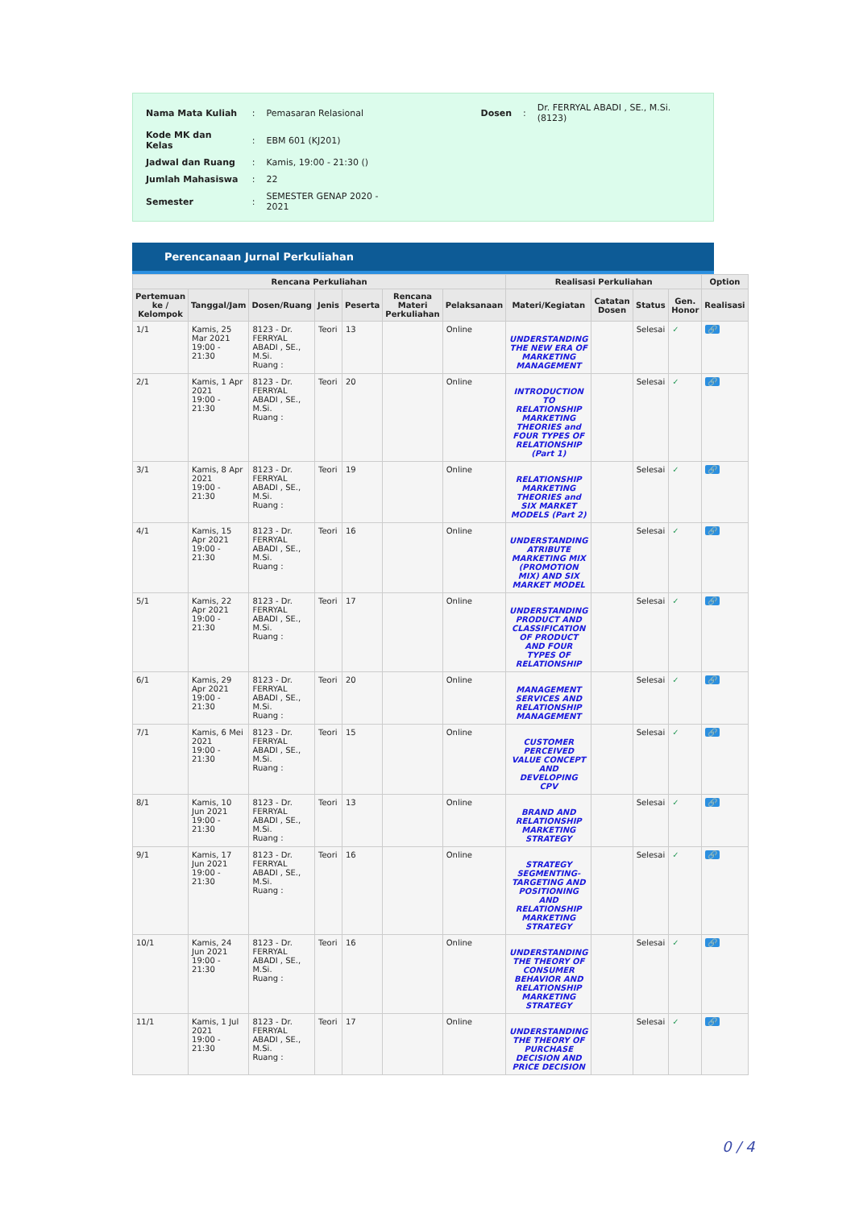| Nama Mata Kuliah | : | Pemasaran Relasional | Dosen | : | Dr. FERRYAL ABADI , SE., M.Si. (8123) |
| Kode MK dan Kelas | : | EBM 601 (KJ201) | | | |
| Jadwal dan Ruang | : | Kamis, 19:00 - 21:30 () | | | |
| Jumlah Mahasiswa | : | 22 | | | |
| Semester | : | SEMESTER GENAP 2020 - 2021 | | | |
Perencanaan Jurnal Perkuliahan
| Rencana Perkuliahan | | | | | | | Realisasi Perkuliahan | | | | Option |
| --- | --- | --- | --- | --- | --- | --- | --- | --- | --- | --- | --- |
| Pertemuan ke / Kelompok | Tanggal/Jam | Dosen/Ruang | Jenis | Peserta | Rencana Materi Perkuliahan | Pelaksanaan | Materi/Kegiatan | Catatan Dosen | Status | Gen. Honor | Realisasi |
| 1/1 | Kamis, 25 Mar 2021 19:00 - 21:30 | 8123 - Dr. FERRYAL ABADI , SE., M.Si. Ruang : | Teori | 13 | | Online | UNDERSTANDING THE NEW ERA OF MARKETING MANAGEMENT | | Selesai | ✓ | 🔗 |
| 2/1 | Kamis, 1 Apr 2021 19:00 - 21:30 | 8123 - Dr. FERRYAL ABADI , SE., M.Si. Ruang : | Teori | 20 | | Online | INTRODUCTION TO RELATIONSHIP MARKETING THEORIES and FOUR TYPES OF RELATIONSHIP (Part 1) | | Selesai | ✓ | 🔗 |
| 3/1 | Kamis, 8 Apr 2021 19:00 - 21:30 | 8123 - Dr. FERRYAL ABADI , SE., M.Si. Ruang : | Teori | 19 | | Online | RELATIONSHIP MARKETING THEORIES and SIX MARKET MODELS (Part 2) | | Selesai | ✓ | 🔗 |
| 4/1 | Kamis, 15 Apr 2021 19:00 - 21:30 | 8123 - Dr. FERRYAL ABADI , SE., M.Si. Ruang : | Teori | 16 | | Online | UNDERSTANDING ATRIBUTE MARKETING MIX (PROMOTION MIX) AND SIX MARKET MODEL | | Selesai | ✓ | 🔗 |
| 5/1 | Kamis, 22 Apr 2021 19:00 - 21:30 | 8123 - Dr. FERRYAL ABADI , SE., M.Si. Ruang : | Teori | 17 | | Online | UNDERSTANDING PRODUCT AND CLASSIFICATION OF PRODUCT AND FOUR TYPES OF RELATIONSHIP | | Selesai | ✓ | 🔗 |
| 6/1 | Kamis, 29 Apr 2021 19:00 - 21:30 | 8123 - Dr. FERRYAL ABADI , SE., M.Si. Ruang : | Teori | 20 | | Online | MANAGEMENT SERVICES AND RELATIONSHIP MANAGEMENT | | Selesai | ✓ | 🔗 |
| 7/1 | Kamis, 6 Mei 2021 19:00 - 21:30 | 8123 - Dr. FERRYAL ABADI , SE., M.Si. Ruang : | Teori | 15 | | Online | CUSTOMER PERCEIVED VALUE CONCEPT AND DEVELOPING CPV | | Selesai | ✓ | 🔗 |
| 8/1 | Kamis, 10 Jun 2021 19:00 - 21:30 | 8123 - Dr. FERRYAL ABADI , SE., M.Si. Ruang : | Teori | 13 | | Online | BRAND AND RELATIONSHIP MARKETING STRATEGY | | Selesai | ✓ | 🔗 |
| 9/1 | Kamis, 17 Jun 2021 19:00 - 21:30 | 8123 - Dr. FERRYAL ABADI , SE., M.Si. Ruang : | Teori | 16 | | Online | STRATEGY SEGMENTING-TARGETING AND POSITIONING AND RELATIONSHIP MARKETING STRATEGY | | Selesai | ✓ | 🔗 |
| 10/1 | Kamis, 24 Jun 2021 19:00 - 21:30 | 8123 - Dr. FERRYAL ABADI , SE., M.Si. Ruang : | Teori | 16 | | Online | UNDERSTANDING THE THEORY OF CONSUMER BEHAVIOR AND RELATIONSHIP MARKETING STRATEGY | | Selesai | ✓ | 🔗 |
| 11/1 | Kamis, 1 Jul 2021 19:00 - 21:30 | 8123 - Dr. FERRYAL ABADI , SE., M.Si. Ruang : | Teori | 17 | | Online | UNDERSTANDING THE THEORY OF PURCHASE DECISION AND PRICE DECISION | | Selesai | ✓ | 🔗 |
0 / 4